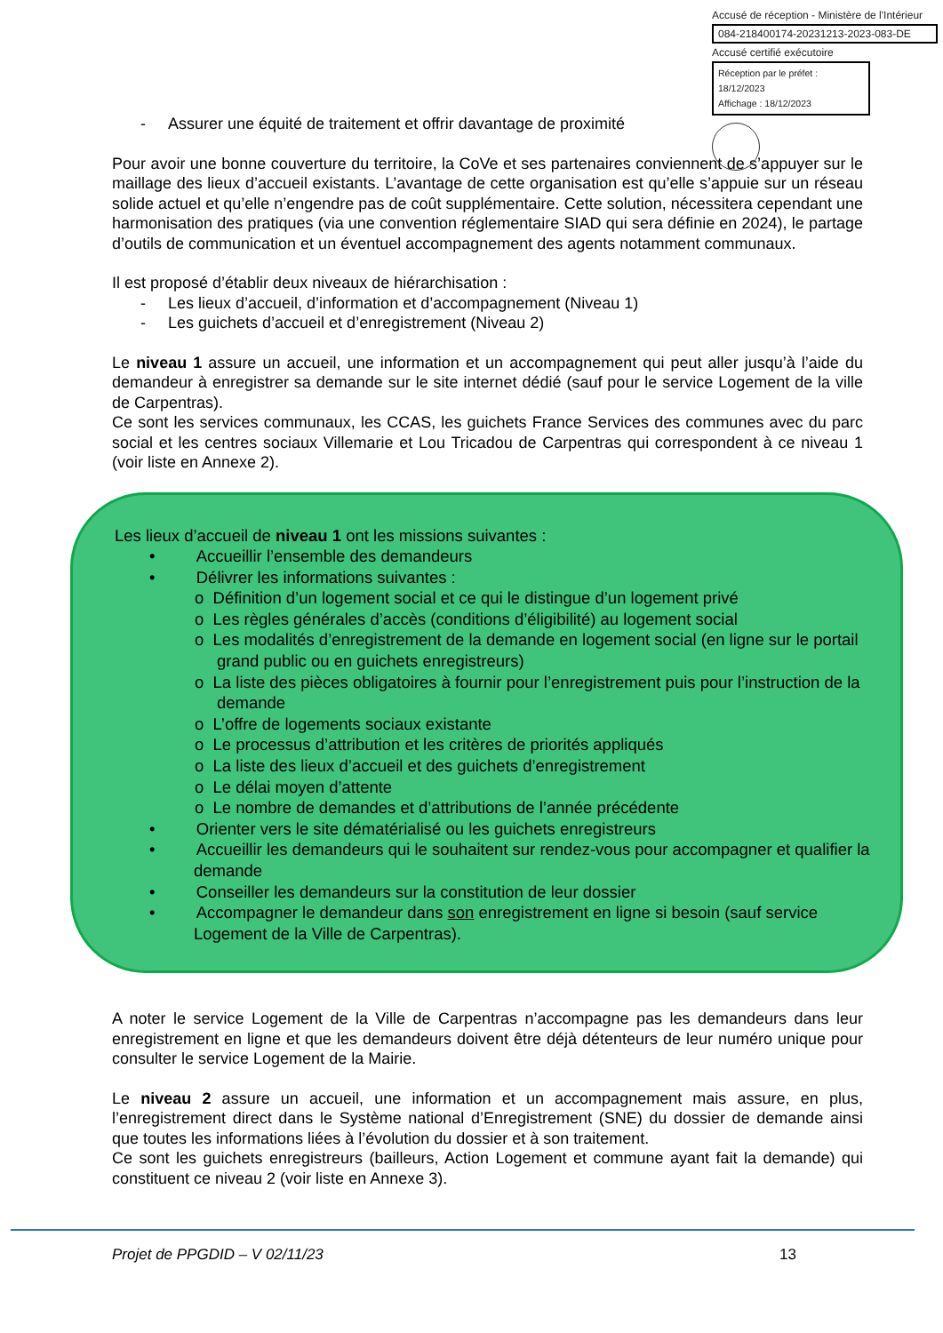Accusé de réception - Ministère de l'Intérieur
084-218400174-20231213-2023-083-DE
Accusé certifié exécutoire
Réception par le préfet : 18/12/2023
Affichage : 18/12/2023
- Assurer une équité de traitement et offrir davantage de proximité
Pour avoir une bonne couverture du territoire, la CoVe et ses partenaires conviennent de s’appuyer sur le maillage des lieux d’accueil existants. L’avantage de cette organisation est qu’elle s’appuie sur un réseau solide actuel et qu’elle n’engendre pas de coût supplémentaire. Cette solution, nécessitera cependant une harmonisation des pratiques (via une convention réglementaire SIAD qui sera définie en 2024), le partage d’outils de communication et un éventuel accompagnement des agents notamment communaux.
Il est proposé d’établir deux niveaux de hiérarchisation :
- Les lieux d’accueil, d’information et d’accompagnement (Niveau 1)
- Les guichets d’accueil et d’enregistrement (Niveau 2)
Le niveau 1 assure un accueil, une information et un accompagnement qui peut aller jusqu’à l’aide du demandeur à enregistrer sa demande sur le site internet dédié (sauf pour le service Logement de la ville de Carpentras).
Ce sont les services communaux, les CCAS, les guichets France Services des communes avec du parc social et les centres sociaux Villemarie et Lou Tricadou de Carpentras qui correspondent à ce niveau 1 (voir liste en Annexe 2).
Les lieux d’accueil de niveau 1 ont les missions suivantes :
• Accueillir l’ensemble des demandeurs
• Délivrer les informations suivantes :
o Définition d’un logement social et ce qui le distingue d’un logement privé
o Les règles générales d’accès (conditions d’éligibilité) au logement social
o Les modalités d’enregistrement de la demande en logement social (en ligne sur le portail grand public ou en guichets enregistreurs)
o La liste des pièces obligatoires à fournir pour l’enregistrement puis pour l’instruction de la demande
o L’offre de logements sociaux existante
o Le processus d’attribution et les critères de priorités appliqués
o La liste des lieux d’accueil et des guichets d’enregistrement
o Le délai moyen d’attente
o Le nombre de demandes et d’attributions de l’année précédente
• Orienter vers le site dématérialisé ou les guichets enregistreurs
• Accueillir les demandeurs qui le souhaitent sur rendez-vous pour accompagner et qualifier la demande
• Conseiller les demandeurs sur la constitution de leur dossier
• Accompagner le demandeur dans son enregistrement en ligne si besoin (sauf service Logement de la Ville de Carpentras).
A noter le service Logement de la Ville de Carpentras n’accompagne pas les demandeurs dans leur enregistrement en ligne et que les demandeurs doivent être déjà détenteurs de leur numéro unique pour consulter le service Logement de la Mairie.
Le niveau 2 assure un accueil, une information et un accompagnement mais assure, en plus, l’enregistrement direct dans le Système national d’Enregistrement (SNE) du dossier de demande ainsi que toutes les informations liées à l’évolution du dossier et à son traitement.
Ce sont les guichets enregistreurs (bailleurs, Action Logement et commune ayant fait la demande) qui constituent ce niveau 2 (voir liste en Annexe 3).
Projet de PPGDID – V 02/11/23 13